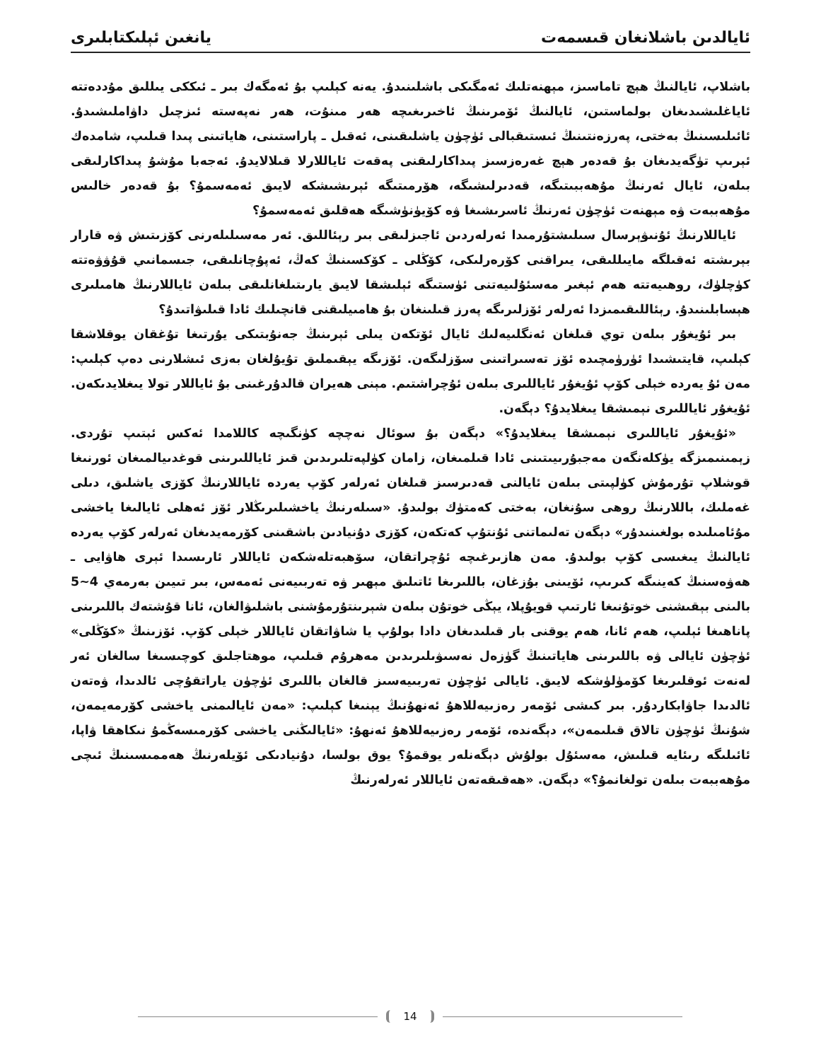ئايالدىن باشلانغان قىسمەت يانغىن ئېلىكتابلىرى
باشلاپ، ئايالنىڭ ھېچ تاماسىز، مېھنەتلىك ئەمگىكى باشلىنىدۇ. يەنە كېلىپ بۇ ئەمگەك بىر ـ ئىككى يىللىق مۇددەتتە ئاياغلىشىدىغان بولماستىن، ئايالنىڭ ئۆمرىنىڭ ئاخىرىغىچە ھەر مىنۇت، ھەر نەپەستە ئىزچىل داۋاملىشىدۇ. ئائىلىسىنىڭ بەختى، پەرزەنتىنىڭ ئىستىقبالى ئۈچۈن ياشلىقىنى، ئەقىل ـ پاراستىنى، ھاياتىنى پىدا قىلىپ، شامدەك ئېرىپ تۈگەيدىغان بۇ قەدەر ھېچ غەرەزسىز پىداكارلىقنى پەقەت ئاياللارلا قىلالايدۇ. ئەجەبا مۇشۇ پىداكارلىقى بىلەن، ئايال ئەرنىڭ مۇھەببىتىگە، قەدىرلىشىگە، ھۆرمىتىگە ئېرىشىشكە لايىق ئەمەسمۇ؟ بۇ قەدەر خالىس مۇھەببەت ۋە مېھنەت ئۈچۈن ئەرنىڭ ئاسرىشىغا ۋە كۆيۈنۈشىگە ھەقلىق ئەمەسمۇ؟
ئاياللارنىڭ ئۇنىۋېرسال سىلىشتۇرمىدا ئەرلەردىن ئاجىزلىقى بىر رېئاللىق. ئەر مەسىلىلەرنى كۆزىتىش ۋە قارار بېرىشتە ئەقىلگە مايىللىقى، يىراقنى كۆرەرلىكى، كۆڭلى ـ كۆكسىنىڭ كەڭ، ئەپۇچانلىقى، جىسمانىي قۇۋۋەتتە كۈچلۈك، روھىيەتتە ھەم ئېغىر مەسئۇلىيەتنى ئۈستىگە ئېلىشقا لايىق يارىتىلغانلىقى بىلەن ئاياللارنىڭ ھامىلىرى ھېسابلىنىدۇ. رېئاللىقىمىزدا ئەرلەر ئۆزلىرىگە پەرز قىلىنغان بۇ ھامىيلىقنى قانچىلىك ئادا قىلىۋاتىدۇ؟
بىر ئۇيغۇر بىلەن توي قىلغان ئەنگلىيەلىك ئايال ئۆتكەن يىلى ئېرىنىڭ جەنۇبتىكى يۇرتىغا تۇغقان يوقلاشقا كېلىپ، قايتىشىدا ئۈرۈمچىدە ئۆز تەسىراتىنى سۆزلىگەن. ئۆزىگە يېقىملىق تۇيۇلغان بەزى ئىشلارنى دەپ كېلىپ: مەن ئۇ يەردە خېلى كۆپ ئۇيغۇر ئاياللىرى بىلەن ئۇچراشتىم. مېنى ھەيران قالدۇرغىنى بۇ ئاياللار تولا يىغلايدىكەن. ئۇيغۇر ئاياللىرى نېمىشقا يىغلايدۇ؟ دېگەن.
«ئۇيغۇر ئاياللىرى نېمىشقا يىغلايدۇ؟» دېگەن بۇ سوئال نەچچە كۈنگىچە كاللامدا ئەكس ئېتىپ تۇردى. زېمىنىمىزگە يۈكلەنگەن مەجبۇرىيىتىنى ئادا قىلمىغان، زامان كۈلپەتلىرىدىن قىز ئاياللىرىنى قوغدىيالمىغان ئورنىغا قوشلاپ تۇرمۇش كۈلپىتى بىلەن ئايالنى قەدىرسىز قىلغان ئەرلەر كۆپ يەردە ئاياللارنىڭ كۆزى ياشلىق، دىلى غەملىك، باللارنىڭ روھى سۇنغان، بەختى كەمتۈك بولىدۇ. «سىلەرنىڭ ياخشىلىرىڭلار ئۆز ئەھلى ئايالىغا ياخشى مۇئامىلىدە بولغىنىدۇر» دېگەن تەلىماتنى ئۇنتۇپ كەتكەن، كۆزى دۇنيادىن باشقىنى كۆرمەيدىغان ئەرلەر كۆپ يەردە ئايالنىڭ يىغىسى كۆپ بولىدۇ. مەن ھازىرغىچە ئۇچراتقان، سۆھبەتلەشكەن ئاياللار ئارىسىدا ئېرى ھاۋايى ـ ھەۋەسنىڭ كەينىگە كىرىپ، ئۆيىنى بۇزغان، باللىرىغا ئاتىلىق مېھىر ۋە تەربىيەنى ئەمەس، بىر تىيىن بەرمەي 4~5 بالىنى بېقىشنى خوتۇنىغا ئارتىپ قويۇپلا، يېڭى خوتۇن بىلەن شېرىنتۇرمۇشنى باشلىۋالغان، ئانا قۇشتەك باللىرىنى پاناھىغا ئېلىپ، ھەم ئانا، ھەم يوقنى بار قىلىدىغان دادا بولۇپ يا شاۋاتقان ئاياللار خېلى كۆپ. ئۆزىنىڭ «كۆڭلى» ئۈچۈن ئايالى ۋە باللىرىنى ھاياتىنىڭ گۈزەل نەسىۋىلىرىدىن مەھرۇم قىلىپ، موھتاجلىق كوچىسىغا سالغان ئەر لەنەت ئوقلىرىغا كۆمۈلۈشكە لايىق. ئايالى ئۈچۈن تەربىيەسىز قالغان باللىرى ئۈچۈن ياراتقۇچى ئالدىدا، ۋەتەن ئالدىدا جاۋابكاردۇر. بىر كىشى ئۆمەر رەزىيەللاھۇ ئەنھۇنىڭ يېنىغا كېلىپ: «مەن ئايالىمنى ياخشى كۆرمەيمەن، شۇنىڭ ئۈچۈن تالاق قىلىمەن»، دېگەندە، ئۆمەر رەزىيەللاھۇ ئەنھۇ: «ئايالىڭنى ياخشى كۆرمىسەڭمۇ نىكاھقا ۋاپا، ئائىلىگە رىئايە قىلىش، مەسئۇل بولۇش دېگەنلەر يوقمۇ؟ يوق بولسا، دۇنيادىكى ئۆيلەرنىڭ ھەممىسىنىڭ ئىچى مۇھەببەت بىلەن تولغانمۇ؟» دېگەن. «ھەقىقەتەن ئاياللار ئەرلەرنىڭ
14